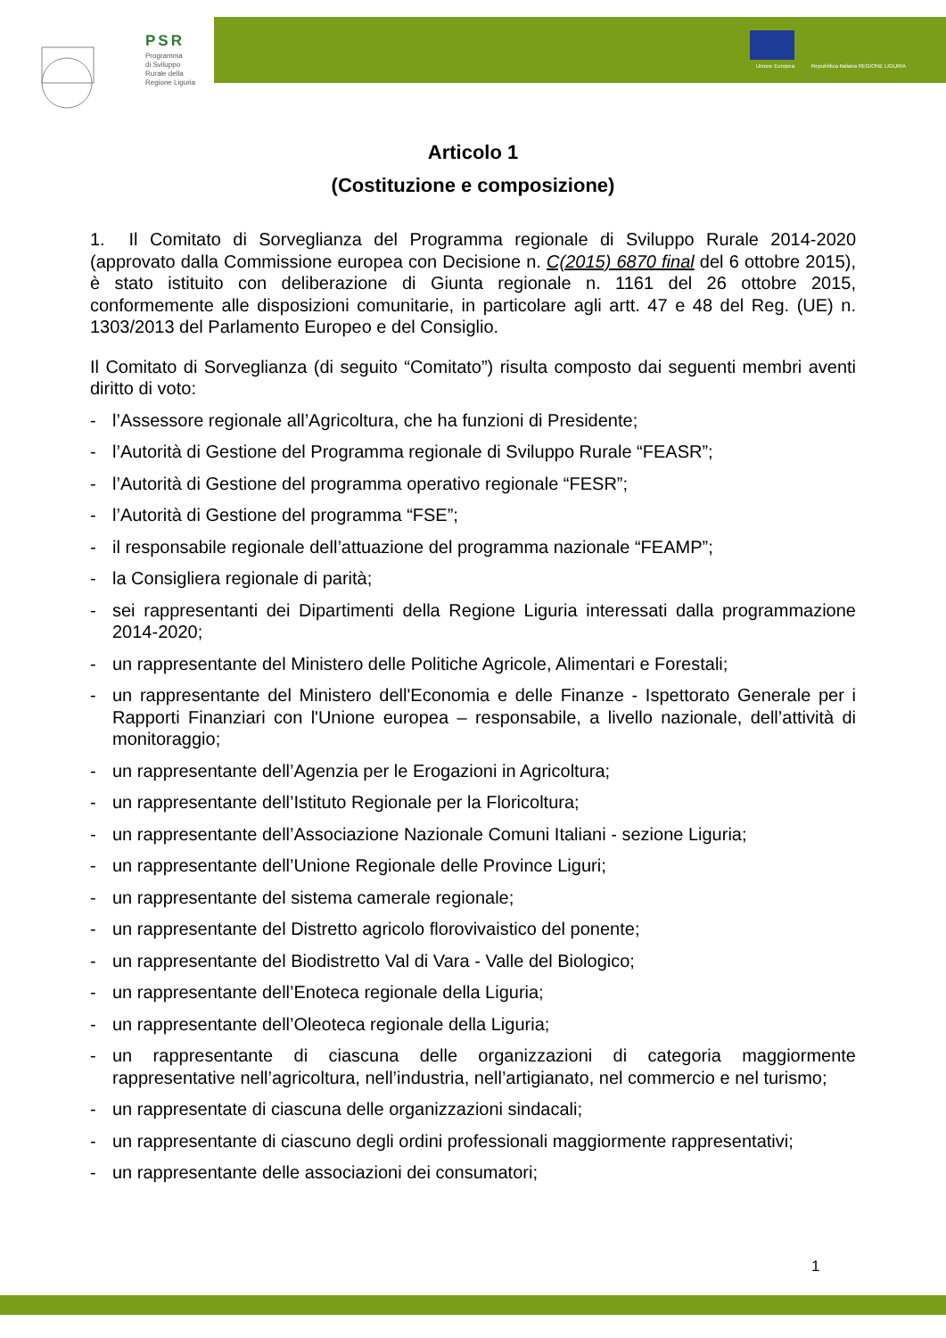PSR
Programma
di Sviluppo
Rurale della
Regione Liguria
Unione Europea Repubblica Italiana REGIONE LIGURIA
Articolo 1
(Costituzione e composizione)
1. Il Comitato di Sorveglianza del Programma regionale di Sviluppo Rurale 2014-2020 (approvato dalla Commissione europea con Decisione n. C(2015) 6870 final del 6 ottobre 2015), è stato istituito con deliberazione di Giunta regionale n. 1161 del 26 ottobre 2015, conformemente alle disposizioni comunitarie, in particolare agli artt. 47 e 48 del Reg. (UE) n. 1303/2013 del Parlamento Europeo e del Consiglio.
Il Comitato di Sorveglianza (di seguito “Comitato”) risulta composto dai seguenti membri aventi diritto di voto:
- l’Assessore regionale all’Agricoltura, che ha funzioni di Presidente;
- l’Autorità di Gestione del Programma regionale di Sviluppo Rurale “FEASR”;
- l’Autorità di Gestione del programma operativo regionale “FESR”;
- l’Autorità di Gestione del programma “FSE”;
- il responsabile regionale dell’attuazione del programma nazionale “FEAMP”;
- la Consigliera regionale di parità;
- sei rappresentanti dei Dipartimenti della Regione Liguria interessati dalla programmazione 2014-2020;
- un rappresentante del Ministero delle Politiche Agricole, Alimentari e Forestali;
- un rappresentante del Ministero dell'Economia e delle Finanze - Ispettorato Generale per i Rapporti Finanziari con l'Unione europea – responsabile, a livello nazionale, dell’attività di monitoraggio;
- un rappresentante dell’Agenzia per le Erogazioni in Agricoltura;
- un rappresentante dell’Istituto Regionale per la Floricoltura;
- un rappresentante dell’Associazione Nazionale Comuni Italiani - sezione Liguria;
- un rappresentante dell’Unione Regionale delle Province Liguri;
- un rappresentante del sistema camerale regionale;
- un rappresentante del Distretto agricolo florovivaistico del ponente;
- un rappresentante del Biodistretto Val di Vara - Valle del Biologico;
- un rappresentante dell’Enoteca regionale della Liguria;
- un rappresentante dell’Oleoteca regionale della Liguria;
- un rappresentante di ciascuna delle organizzazioni di categoria maggiormente rappresentative nell’agricoltura, nell’industria, nell’artigianato, nel commercio e nel turismo;
- un rappresentate di ciascuna delle organizzazioni sindacali;
- un rappresentante di ciascuno degli ordini professionali maggiormente rappresentativi;
- un rappresentante delle associazioni dei consumatori;
1